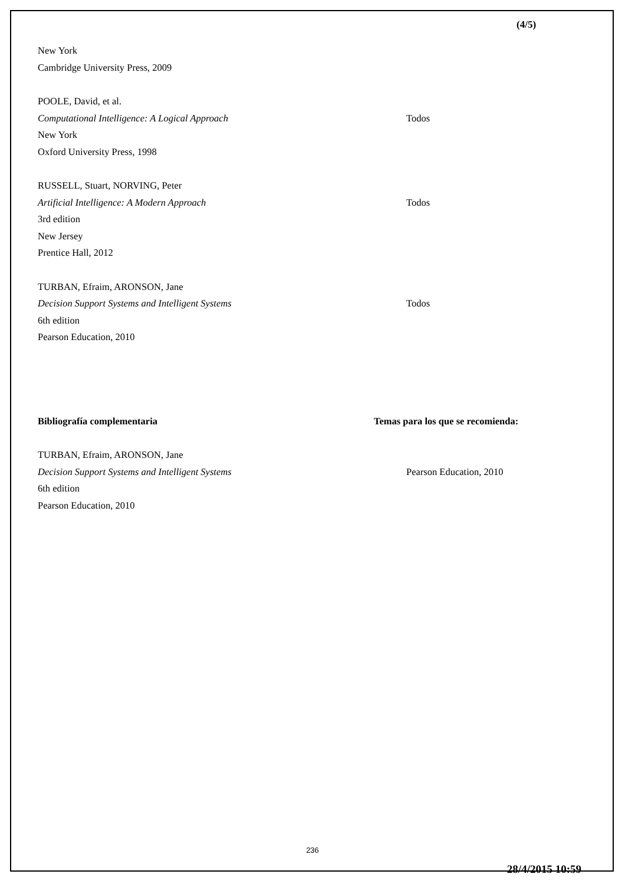(4/5)
New York
Cambridge University Press, 2009
POOLE, David, et al.
Computational Intelligence: A Logical Approach Todos
New York
Oxford University Press, 1998
RUSSELL, Stuart, NORVING, Peter
Artificial Intelligence: A Modern Approach Todos
3rd edition
New Jersey
Prentice Hall, 2012
TURBAN, Efraim, ARONSON, Jane
Decision Support Systems and Intelligent Systems Todos
6th edition
Pearson Education, 2010
Bibliografía complementaria Temas para los que se recomienda:
TURBAN, Efraim, ARONSON, Jane
Decision Support Systems and Intelligent Systems Pearson Education, 2010
6th edition
Pearson Education, 2010
236
28/4/2015 10:59